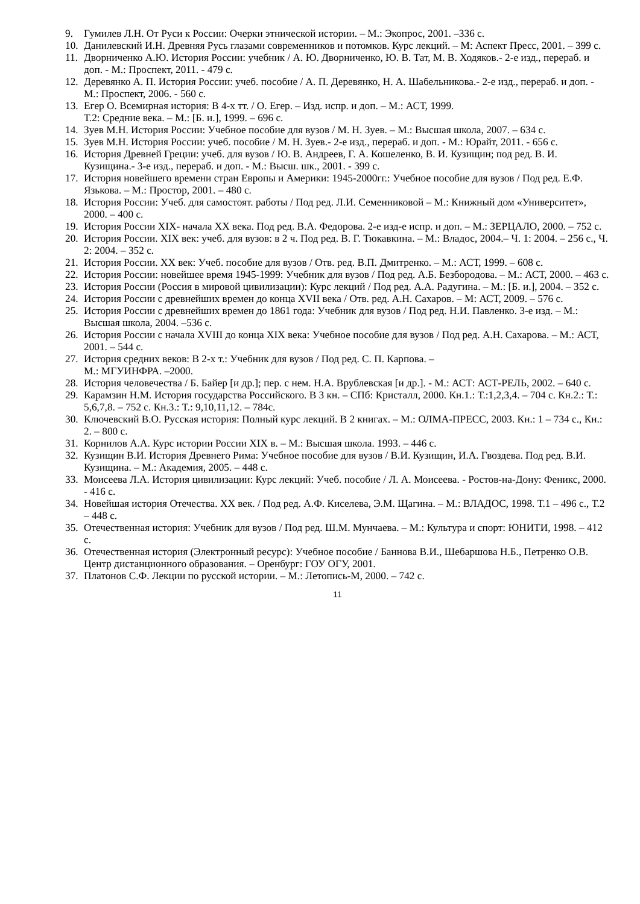9. Гумилев Л.Н. От Руси к России: Очерки этнической истории. – М.: Экопрос, 2001. –336 с.
10.
Данилевский И.Н. Древняя Русь глазами современников и потомков. Курс лекций. – М: Аспект Пресс, 2001. – 399 с.
11.
Дворниченко А.Ю. История России: учебник / А. Ю. Дворниченко, Ю. В. Тат, М. В. Ходяков.- 2-е изд., перераб. и доп. - М.: Проспект, 2011. - 479 с.
12.
Деревянко А. П. История России: учеб. пособие / А. П. Деревянко, Н. А. Шабельникова.- 2-е изд., перераб. и доп. - М.: Проспект, 2006. - 560 с.
13.
Егер О. Всемирная история: В 4-х тт. / О. Егер. – Изд. испр. и доп. – М.: АСТ, 1999.
Т.2: Средние века. – М.: [Б. и.], 1999. – 696 с.
14.
Зуев М.Н. История России: Учебное пособие для вузов / М. Н. Зуев. – М.: Высшая школа, 2007. – 634 с.
15.
Зуев М.Н. История России: учеб. пособие / М. Н. Зуев.- 2-е изд., перераб. и доп. - М.: Юрайт, 2011. - 656 с.
16.
История Древней Греции: учеб. для вузов / Ю. В. Андреев, Г. А. Кошеленко, В. И. Кузищин; под ред. В. И. Кузищина.- 3-е изд., перераб. и доп. - М.: Высш. шк., 2001. - 399 с.
17.
История новейшего времени стран Европы и Америки: 1945-2000гг.: Учебное пособие для вузов / Под ред. Е.Ф. Язькова. – М.: Простор, 2001. – 480 с.
18.
История России: Учеб. для самостоят. работы / Под ред. Л.И. Семенниковой – М.: Книжный дом «Университет», 2000. – 400 с.
19.
История России XIX- начала XX века. Под ред. В.А. Федорова. 2-е изд-е испр. и доп. – М.: ЗЕРЦАЛО, 2000. – 752 с.
20.
История России. XIX век: учеб. для вузов: в 2 ч. Под ред. В. Г. Тюкавкина. – М.: Владос, 2004.– Ч. 1: 2004. – 256 с., Ч. 2: 2004. – 352 с.
21.
История России. XX век: Учеб. пособие для вузов / Отв. ред. В.П. Дмитренко. – М.: АСТ, 1999. – 608 с.
22.
История России: новейшее время 1945-1999: Учебник для вузов / Под ред. А.Б. Безбородова. – М.: АСТ, 2000. – 463 с.
23.
История России (Россия в мировой цивилизации): Курс лекций / Под ред. А.А. Радугина. – М.: [Б. и.], 2004. – 352 с.
24.
История России с древнейших времен до конца XVII века / Отв. ред. А.Н. Сахаров. – М: АСТ, 2009. – 576 с.
25.
История России с древнейших времен до 1861 года: Учебник для вузов / Под ред. Н.И. Павленко. 3-е изд. – М.: Высшая школа, 2004. –536 с.
26.
История России с начала XVIII до конца XIX века: Учебное пособие для вузов / Под ред. А.Н. Сахарова. – М.: АСТ, 2001. – 544 с.
27.
История средних веков: В 2-х т.: Учебник для вузов / Под ред. С. П. Карпова. –
М.: МГУИНФРА. –2000.
28.
История человечества / Б. Байер [и др.]; пер. с нем. Н.А. Врублевская [и др.]. - М.: АСТ: АСТ-РЕЛЬ, 2002. – 640 с.
29.
Карамзин Н.М. История государства Российского. В 3 кн. – СПб: Кристалл, 2000. Кн.1.: Т.:1,2,3,4. – 704 с. Кн.2.: Т.: 5,6,7,8. – 752 с. Кн.3.: Т.: 9,10,11,12. – 784с.
30.
Ключевский В.О. Русская история: Полный курс лекций. В 2 книгах. – М.: ОЛМА-ПРЕСС, 2003. Кн.: 1 – 734 с., Кн.: 2. – 800 с.
31.
Корнилов А.А. Курс истории России XIX в. – М.: Высшая школа. 1993. – 446 с.
32.
Кузищин В.И. История Древнего Рима: Учебное пособие для вузов / В.И. Кузищин, И.А. Гвоздева. Под ред. В.И. Кузищина. – М.: Академия, 2005. – 448 с.
33.
Моисеева Л.А. История цивилизации: Курс лекций: Учеб. пособие / Л. А. Моисеева. - Ростов-на-Дону: Феникс, 2000. - 416 с.
34.
Новейшая история Отечества. XX век. / Под ред. А.Ф. Киселева, Э.М. Щагина. – М.: ВЛАДОС, 1998. Т.1 – 496 с., Т.2 – 448 с.
35.
Отечественная история: Учебник для вузов / Под ред. Ш.М. Мунчаева. – М.: Культура и спорт: ЮНИТИ, 1998. – 412 с.
36.
Отечественная история (Электронный ресурс): Учебное пособие / Баннова В.И., Шебаршова Н.Б., Петренко О.В. Центр дистанционного образования. – Оренбург: ГОУ ОГУ, 2001.
37.
Платонов С.Ф. Лекции по русской истории. – М.: Летопись-М, 2000. – 742 с.
11